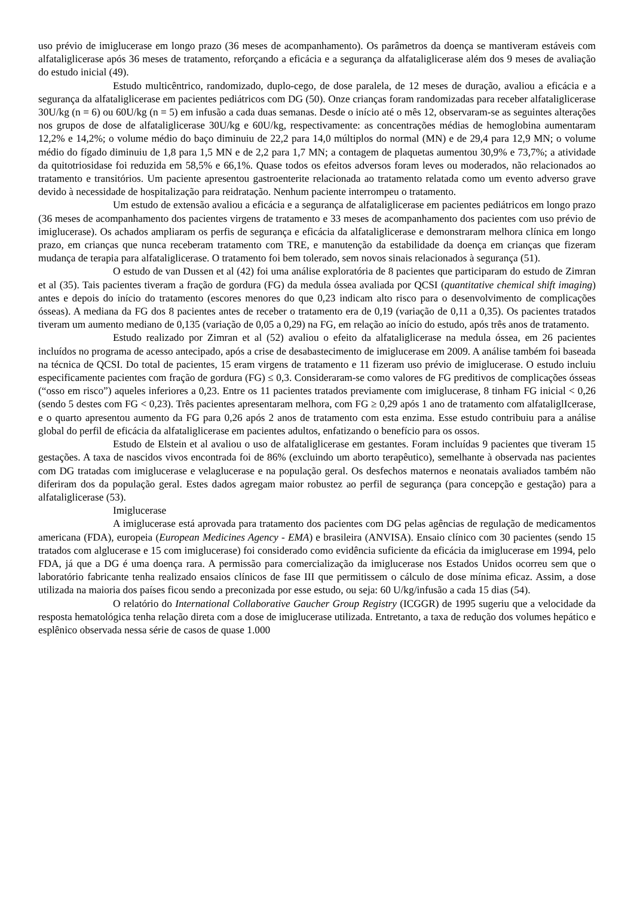uso prévio de imiglucerase em longo prazo (36 meses de acompanhamento). Os parâmetros da doença se mantiveram estáveis com alfataliglicerase após 36 meses de tratamento, reforçando a eficácia e a segurança da alfataliglicerase além dos 9 meses de avaliação do estudo inicial (49).
Estudo multicêntrico, randomizado, duplo-cego, de dose paralela, de 12 meses de duração, avaliou a eficácia e a segurança da alfataliglicerase em pacientes pediátricos com DG (50). Onze crianças foram randomizadas para receber alfataliglicerase 30U/kg (n = 6) ou 60U/kg (n = 5) em infusão a cada duas semanas. Desde o início até o mês 12, observaram-se as seguintes alterações nos grupos de dose de alfataliglicerase 30U/kg e 60U/kg, respectivamente: as concentrações médias de hemoglobina aumentaram 12,2% e 14,2%; o volume médio do baço diminuiu de 22,2 para 14,0 múltiplos do normal (MN) e de 29,4 para 12,9 MN; o volume médio do fígado diminuiu de 1,8 para 1,5 MN e de 2,2 para 1,7 MN; a contagem de plaquetas aumentou 30,9% e 73,7%; a atividade da quitotriosidase foi reduzida em 58,5% e 66,1%. Quase todos os efeitos adversos foram leves ou moderados, não relacionados ao tratamento e transitórios. Um paciente apresentou gastroenterite relacionada ao tratamento relatada como um evento adverso grave devido à necessidade de hospitalização para reidratação. Nenhum paciente interrompeu o tratamento.
Um estudo de extensão avaliou a eficácia e a segurança de alfataliglicerase em pacientes pediátricos em longo prazo (36 meses de acompanhamento dos pacientes virgens de tratamento e 33 meses de acompanhamento dos pacientes com uso prévio de imiglucerase). Os achados ampliaram os perfis de segurança e eficácia da alfataliglicerase e demonstraram melhora clínica em longo prazo, em crianças que nunca receberam tratamento com TRE, e manutenção da estabilidade da doença em crianças que fizeram mudança de terapia para alfataliglicerase. O tratamento foi bem tolerado, sem novos sinais relacionados à segurança (51).
O estudo de van Dussen et al (42) foi uma análise exploratória de 8 pacientes que participaram do estudo de Zimran et al (35). Tais pacientes tiveram a fração de gordura (FG) da medula óssea avaliada por QCSI (quantitative chemical shift imaging) antes e depois do início do tratamento (escores menores do que 0,23 indicam alto risco para o desenvolvimento de complicações ósseas). A mediana da FG dos 8 pacientes antes de receber o tratamento era de 0,19 (variação de 0,11 a 0,35). Os pacientes tratados tiveram um aumento mediano de 0,135 (variação de 0,05 a 0,29) na FG, em relação ao início do estudo, após três anos de tratamento.
Estudo realizado por Zimran et al (52) avaliou o efeito da alfataliglicerase na medula óssea, em 26 pacientes incluídos no programa de acesso antecipado, após a crise de desabastecimento de imiglucerase em 2009. A análise também foi baseada na técnica de QCSI. Do total de pacientes, 15 eram virgens de tratamento e 11 fizeram uso prévio de imiglucerase. O estudo incluiu especificamente pacientes com fração de gordura (FG) ≤ 0,3. Consideraram-se como valores de FG preditivos de complicações ósseas (“osso em risco”) aqueles inferiores a 0,23. Entre os 11 pacientes tratados previamente com imiglucerase, 8 tinham FG inicial < 0,26 (sendo 5 destes com FG < 0,23). Três pacientes apresentaram melhora, com FG ≥ 0,29 após 1 ano de tratamento com alfataliglIcerase, e o quarto apresentou aumento da FG para 0,26 após 2 anos de tratamento com esta enzima. Esse estudo contribuiu para a análise global do perfil de eficácia da alfataliglicerase em pacientes adultos, enfatizando o benefício para os ossos.
Estudo de Elstein et al avaliou o uso de alfataliglicerase em gestantes. Foram incluídas 9 pacientes que tiveram 15 gestações. A taxa de nascidos vivos encontrada foi de 86% (excluindo um aborto terapêutico), semelhante à observada nas pacientes com DG tratadas com imiglucerase e velaglucerase e na população geral. Os desfechos maternos e neonatais avaliados também não diferiram dos da população geral. Estes dados agregam maior robustez ao perfil de segurança (para concepção e gestação) para a alfataliglicerase (53).
Imiglucerase
A imiglucerase está aprovada para tratamento dos pacientes com DG pelas agências de regulação de medicamentos americana (FDA), europeia (European Medicines Agency - EMA) e brasileira (ANVISA). Ensaio clínico com 30 pacientes (sendo 15 tratados com alglucerase e 15 com imiglucerase) foi considerado como evidência suficiente da eficácia da imiglucerase em 1994, pelo FDA, já que a DG é uma doença rara. A permissão para comercialização da imiglucerase nos Estados Unidos ocorreu sem que o laboratório fabricante tenha realizado ensaios clínicos de fase III que permitissem o cálculo de dose mínima eficaz. Assim, a dose utilizada na maioria dos países ficou sendo a preconizada por esse estudo, ou seja: 60 U/kg/infusão a cada 15 dias (54).
O relatório do International Collaborative Gaucher Group Registry (ICGGR) de 1995 sugeriu que a velocidade da resposta hematológica tenha relação direta com a dose de imiglucerase utilizada. Entretanto, a taxa de redução dos volumes hepático e esplênico observada nessa série de casos de quase 1.000